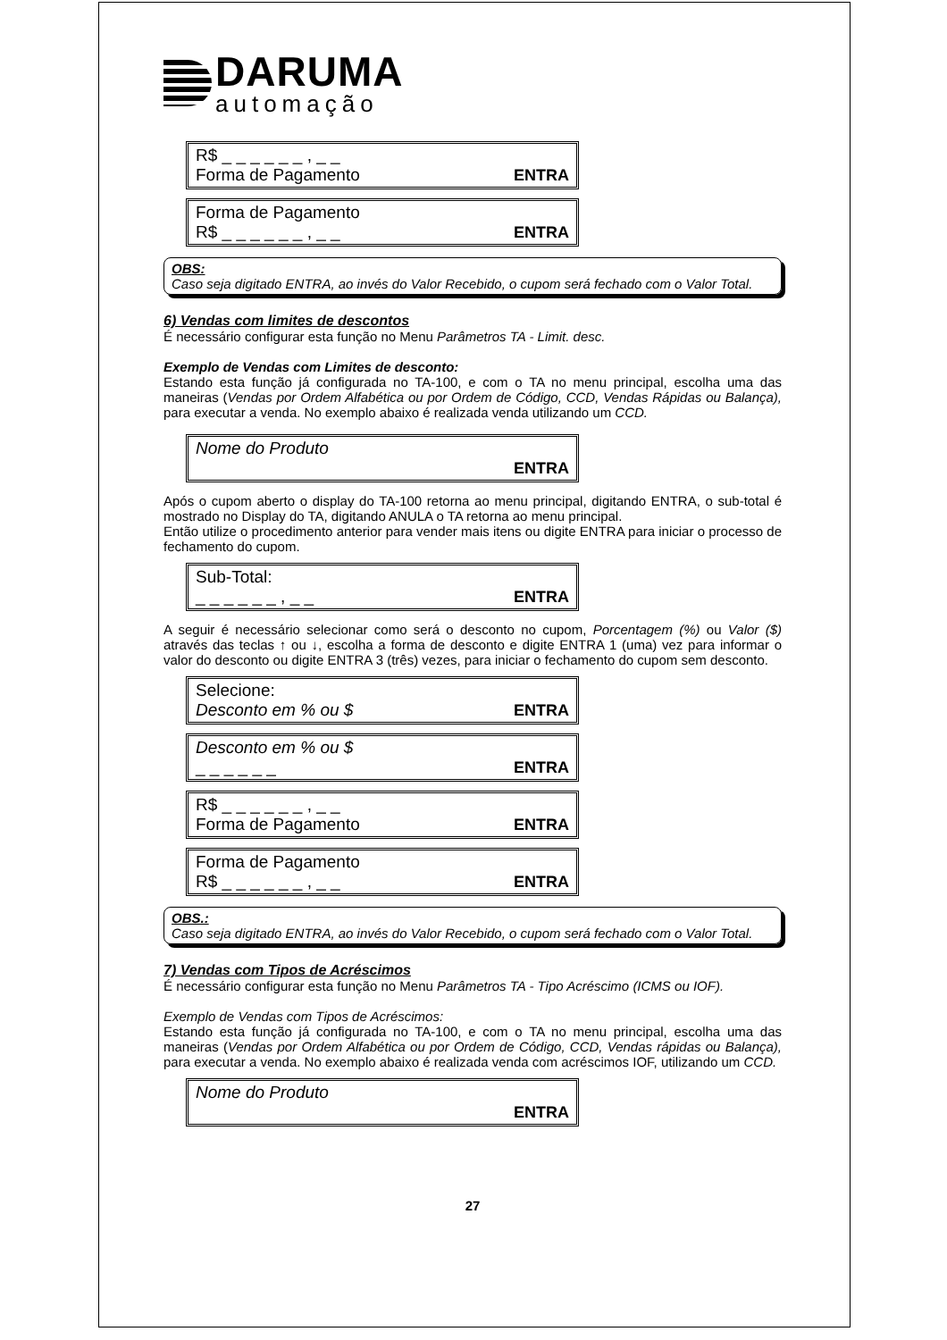DARUMA
automação
R$ _ _ _ _ _ _ , _ _
Forma de Pagamento ENTRA
Forma de Pagamento
R$ _ _ _ _ _ _ , _ _ ENTRA
OBS:
Caso seja digitado ENTRA, ao invés do Valor Recebido, o cupom será fechado com o Valor Total.
6) Vendas com limites de descontos
É necessário configurar esta função no Menu Parâmetros TA - Limit. desc.
Exemplo de Vendas com Limites de desconto:
Estando esta função já configurada no TA-100, e com o TA no menu principal, escolha uma das maneiras (Vendas por Ordem Alfabética ou por Ordem de Código, CCD, Vendas Rápidas ou Balança), para executar a venda. No exemplo abaixo é realizada venda utilizando um CCD.
Nome do Produto
ENTRA
Após o cupom aberto o display do TA-100 retorna ao menu principal, digitando ENTRA, o sub-total é mostrado no Display do TA, digitando ANULA o TA retorna ao menu principal.
Então utilize o procedimento anterior para vender mais itens ou digite ENTRA para iniciar o processo de fechamento do cupom.
Sub-Total:
_ _ _ _ _ _ , _ _ ENTRA
A seguir é necessário selecionar como será o desconto no cupom, Porcentagem (%) ou Valor ($) através das teclas ↑ ou ↓, escolha a forma de desconto e digite ENTRA 1 (uma) vez para informar o valor do desconto ou digite ENTRA 3 (três) vezes, para iniciar o fechamento do cupom sem desconto.
Selecione:
Desconto em % ou $ ENTRA
Desconto em % ou $
_ _ _ _ _ _ ENTRA
R$ _ _ _ _ _ _ , _ _
Forma de Pagamento ENTRA
Forma de Pagamento
R$ _ _ _ _ _ _ , _ _ ENTRA
OBS.:
Caso seja digitado ENTRA, ao invés do Valor Recebido, o cupom será fechado com o Valor Total.
7) Vendas com Tipos de Acréscimos
É necessário configurar esta função no Menu Parâmetros TA - Tipo Acréscimo (ICMS ou IOF).
Exemplo de Vendas com Tipos de Acréscimos:
Estando esta função já configurada no TA-100, e com o TA no menu principal, escolha uma das maneiras (Vendas por Ordem Alfabética ou por Ordem de Código, CCD, Vendas rápidas ou Balança), para executar a venda. No exemplo abaixo é realizada venda com acréscimos IOF, utilizando um CCD.
Nome do Produto
ENTRA
27